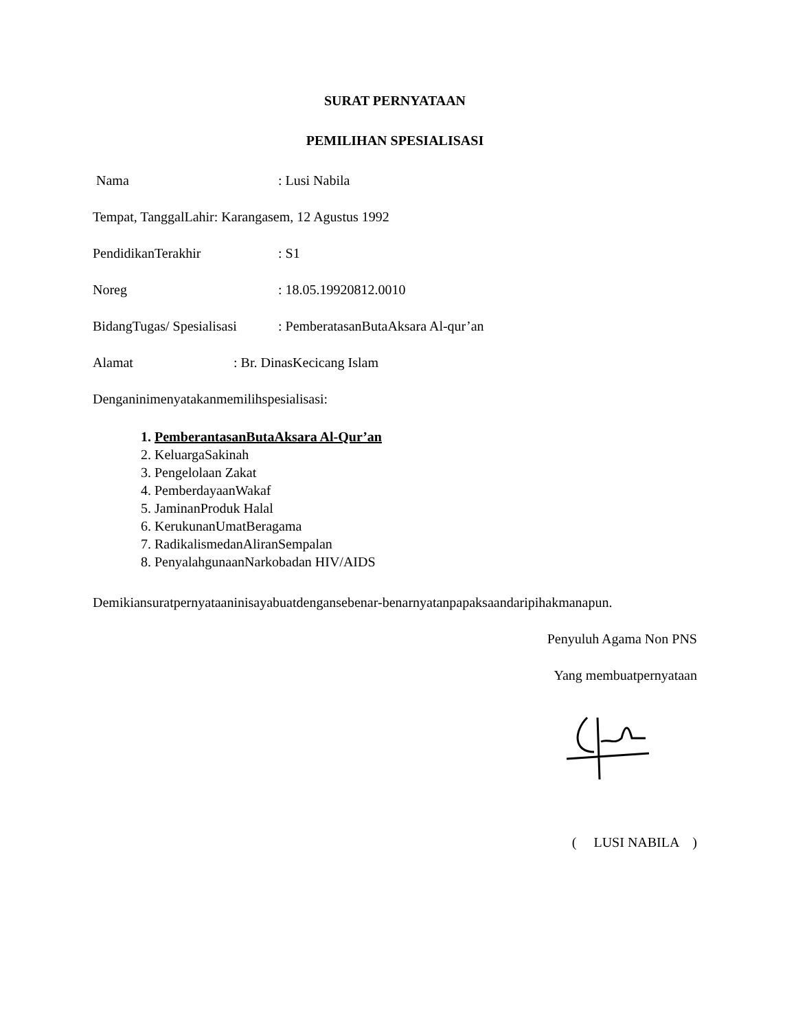SURAT PERNYATAAN
PEMILIHAN SPESIALISASI
Nama: Lusi Nabila
Tempat, TanggalLahir: Karangasem, 12 Agustus 1992
PendidikanTerakhir: S1
Noreg: 18.05.19920812.0010
BidangTugas/ Spesialisasi: PemberatasanButaAksara Al-qur’an
Alamat: Br. DinasKecicang Islam
Denganinimenyatakanmemilihspesialisasi:
1. PemberantasanButaAksara Al-Qur’an
2. KeluargaSakinah
3. Pengelolaan Zakat
4. PemberdayaanWakaf
5. JaminanProduk Halal
6. KerukunanUmatBeragama
7. RadikalismedanAliranSempalan
8. PenyalahgunaanNarkobadan HIV/AIDS
Demikiansuratpernyataaninisayabuatdengansebenar-benarnyatanpapaksaandaripihakmanapun.
Penyuluh Agama Non PNS
Yang membuatpernyataan
( LUSI NABILA )